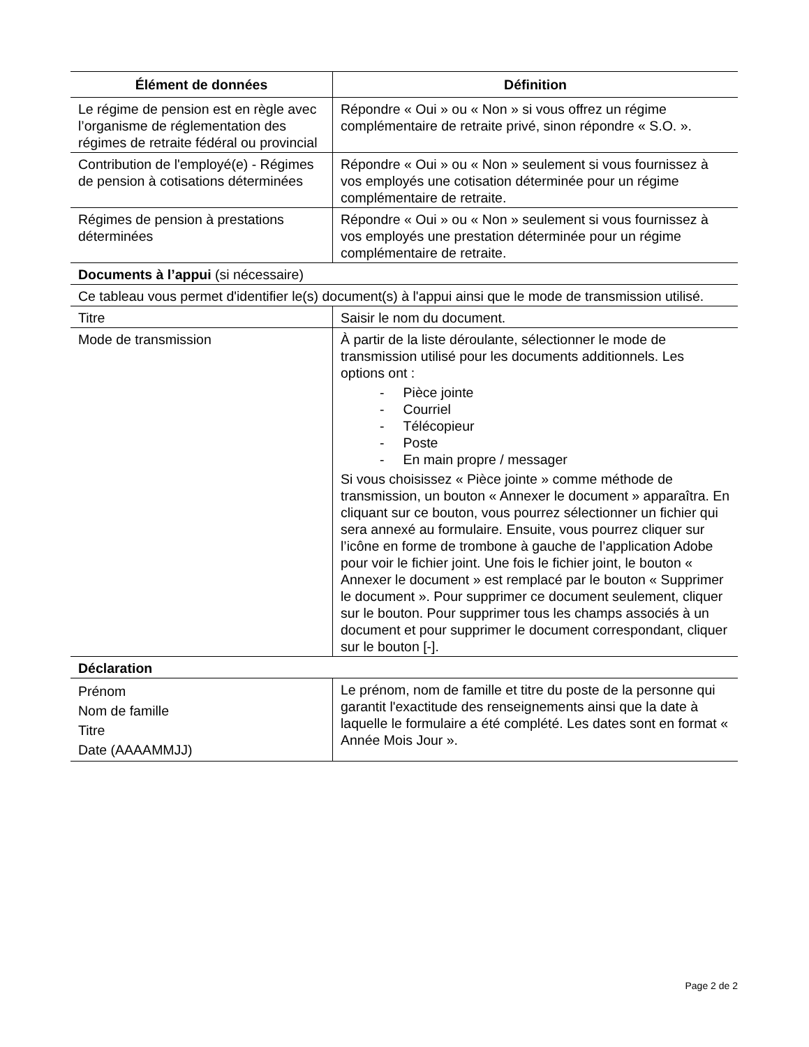| Élément de données | Définition |
| --- | --- |
| Le régime de pension est en règle avec l’organisme de réglementation des régimes de retraite fédéral ou provincial | Répondre « Oui » ou « Non » si vous offrez un régime complémentaire de retraite privé, sinon répondre « S.O. ». |
| Contribution de l'employé(e) - Régimes de pension à cotisations déterminées | Répondre « Oui » ou « Non » seulement si vous fournissez à vos employés une cotisation déterminée pour un régime complémentaire de retraite. |
| Régimes de pension à prestations déterminées | Répondre « Oui » ou « Non » seulement si vous fournissez à vos employés une prestation déterminée pour un régime complémentaire de retraite. |
| Documents à l’appui (si nécessaire) | |
| Ce tableau vous permet d'identifier le(s) document(s) à l'appui ainsi que le mode de transmission utilisé. | |
| Titre | Saisir le nom du document. |
| Mode de transmission | À partir de la liste déroulante, sélectionner le mode de transmission utilisé pour les documents additionnels. Les options ont : - Pièce jointe - Courriel - Télécopieur - Poste - En main propre / messager Si vous choisissez « Pièce jointe » comme méthode de transmission, un bouton « Annexer le document » apparaîtra. En cliquant sur ce bouton, vous pourrez sélectionner un fichier qui sera annexé au formulaire. Ensuite, vous pourrez cliquer sur l’icône en forme de trombone à gauche de l’application Adobe pour voir le fichier joint. Une fois le fichier joint, le bouton « Annexer le document » est remplacé par le bouton « Supprimer le document ». Pour supprimer ce document seulement, cliquer sur le bouton. Pour supprimer tous les champs associés à un document et pour supprimer le document correspondant, cliquer sur le bouton [-]. |
| Déclaration | |
| Prénom Nom de famille Titre Date (AAAAMMJJ) | Le prénom, nom de famille et titre du poste de la personne qui garantit l'exactitude des renseignements ainsi que la date à laquelle le formulaire a été complété. Les dates sont en format « Année Mois Jour ». |
Page 2 de 2